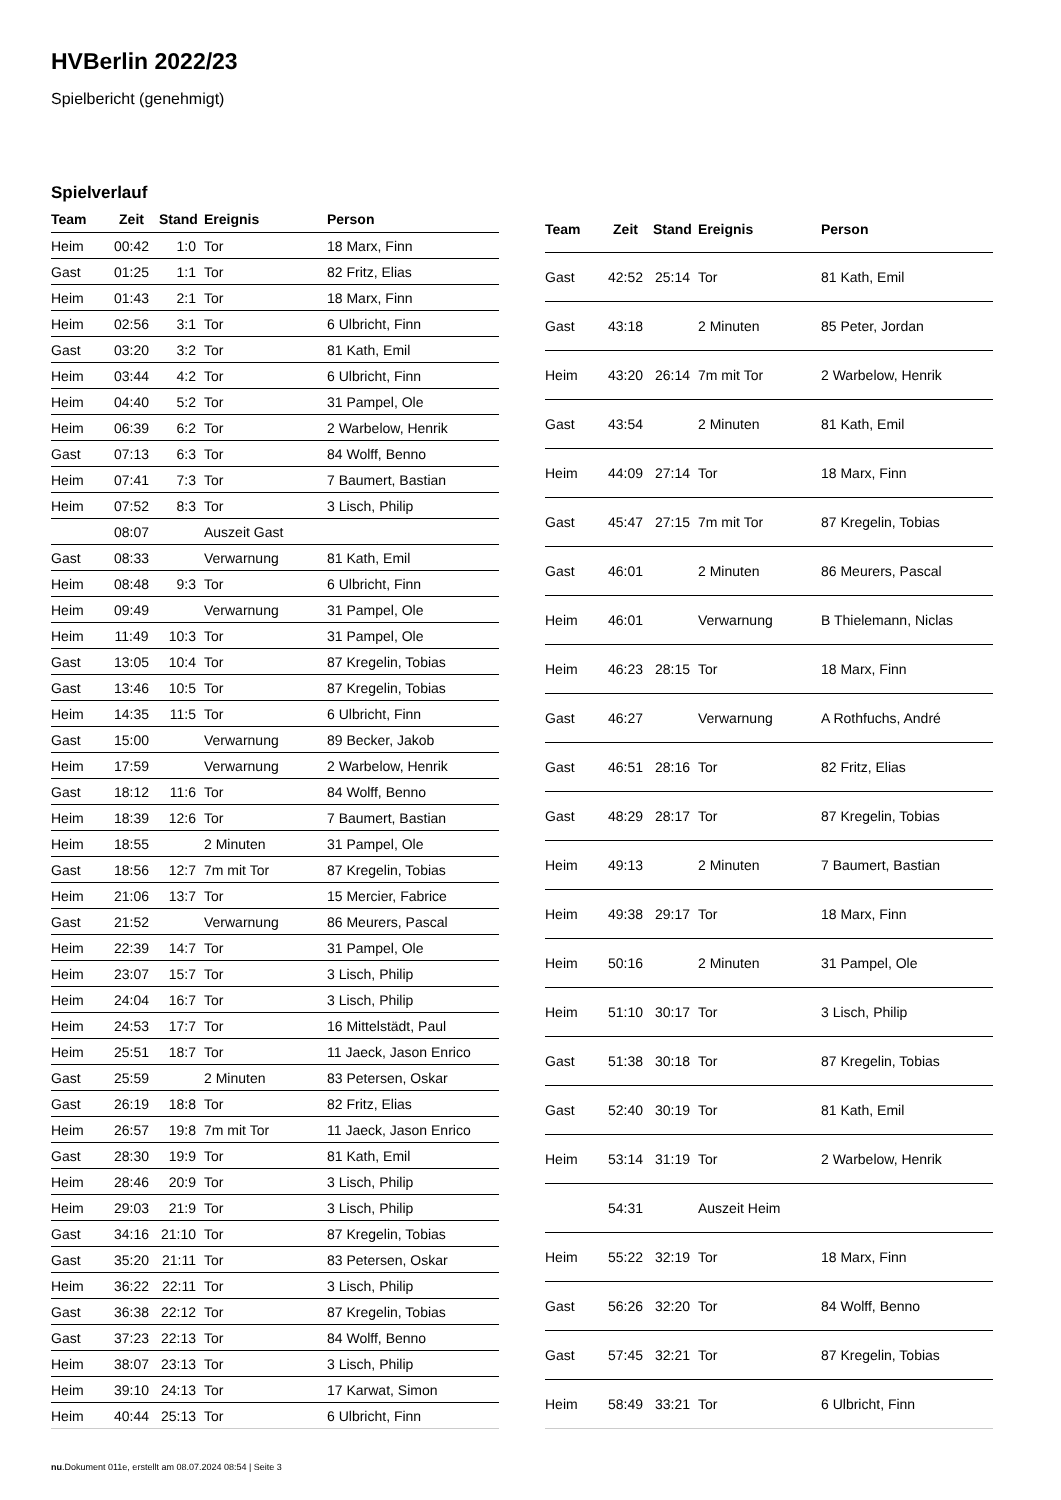HVBerlin 2022/23
Spielbericht (genehmigt)
Spielverlauf
| Team | Zeit | Stand | Ereignis | Person |
| --- | --- | --- | --- | --- |
| Heim | 00:42 | 1:0 | Tor | 18 Marx, Finn |
| Gast | 01:25 | 1:1 | Tor | 82 Fritz, Elias |
| Heim | 01:43 | 2:1 | Tor | 18 Marx, Finn |
| Heim | 02:56 | 3:1 | Tor | 6 Ulbricht, Finn |
| Gast | 03:20 | 3:2 | Tor | 81 Kath, Emil |
| Heim | 03:44 | 4:2 | Tor | 6 Ulbricht, Finn |
| Heim | 04:40 | 5:2 | Tor | 31 Pampel, Ole |
| Heim | 06:39 | 6:2 | Tor | 2 Warbelow, Henrik |
| Gast | 07:13 | 6:3 | Tor | 84 Wolff, Benno |
| Heim | 07:41 | 7:3 | Tor | 7 Baumert, Bastian |
| Heim | 07:52 | 8:3 | Tor | 3 Lisch, Philip |
| | 08:07 | | Auszeit Gast | |
| Gast | 08:33 | | Verwarnung | 81 Kath, Emil |
| Heim | 08:48 | 9:3 | Tor | 6 Ulbricht, Finn |
| Heim | 09:49 | | Verwarnung | 31 Pampel, Ole |
| Heim | 11:49 | 10:3 | Tor | 31 Pampel, Ole |
| Gast | 13:05 | 10:4 | Tor | 87 Kregelin, Tobias |
| Gast | 13:46 | 10:5 | Tor | 87 Kregelin, Tobias |
| Heim | 14:35 | 11:5 | Tor | 6 Ulbricht, Finn |
| Gast | 15:00 | | Verwarnung | 89 Becker, Jakob |
| Heim | 17:59 | | Verwarnung | 2 Warbelow, Henrik |
| Gast | 18:12 | 11:6 | Tor | 84 Wolff, Benno |
| Heim | 18:39 | 12:6 | Tor | 7 Baumert, Bastian |
| Heim | 18:55 | | 2 Minuten | 31 Pampel, Ole |
| Gast | 18:56 | 12:7 | 7m mit Tor | 87 Kregelin, Tobias |
| Heim | 21:06 | 13:7 | Tor | 15 Mercier, Fabrice |
| Gast | 21:52 | | Verwarnung | 86 Meurers, Pascal |
| Heim | 22:39 | 14:7 | Tor | 31 Pampel, Ole |
| Heim | 23:07 | 15:7 | Tor | 3 Lisch, Philip |
| Heim | 24:04 | 16:7 | Tor | 3 Lisch, Philip |
| Heim | 24:53 | 17:7 | Tor | 16 Mittelstädt, Paul |
| Heim | 25:51 | 18:7 | Tor | 11 Jaeck, Jason Enrico |
| Gast | 25:59 | | 2 Minuten | 83 Petersen, Oskar |
| Gast | 26:19 | 18:8 | Tor | 82 Fritz, Elias |
| Heim | 26:57 | 19:8 | 7m mit Tor | 11 Jaeck, Jason Enrico |
| Gast | 28:30 | 19:9 | Tor | 81 Kath, Emil |
| Heim | 28:46 | 20:9 | Tor | 3 Lisch, Philip |
| Heim | 29:03 | 21:9 | Tor | 3 Lisch, Philip |
| Gast | 34:16 | 21:10 | Tor | 87 Kregelin, Tobias |
| Gast | 35:20 | 21:11 | Tor | 83 Petersen, Oskar |
| Heim | 36:22 | 22:11 | Tor | 3 Lisch, Philip |
| Gast | 36:38 | 22:12 | Tor | 87 Kregelin, Tobias |
| Gast | 37:23 | 22:13 | Tor | 84 Wolff, Benno |
| Heim | 38:07 | 23:13 | Tor | 3 Lisch, Philip |
| Heim | 39:10 | 24:13 | Tor | 17 Karwat, Simon |
| Heim | 40:44 | 25:13 | Tor | 6 Ulbricht, Finn |
| Team | Zeit | Stand | Ereignis | Person |
| --- | --- | --- | --- | --- |
| Gast | 42:52 | 25:14 | Tor | 81 Kath, Emil |
| Gast | 43:18 | | 2 Minuten | 85 Peter, Jordan |
| Heim | 43:20 | 26:14 | 7m mit Tor | 2 Warbelow, Henrik |
| Gast | 43:54 | | 2 Minuten | 81 Kath, Emil |
| Heim | 44:09 | 27:14 | Tor | 18 Marx, Finn |
| Gast | 45:47 | 27:15 | 7m mit Tor | 87 Kregelin, Tobias |
| Gast | 46:01 | | 2 Minuten | 86 Meurers, Pascal |
| Heim | 46:01 | | Verwarnung | B Thielemann, Niclas |
| Heim | 46:23 | 28:15 | Tor | 18 Marx, Finn |
| Gast | 46:27 | | Verwarnung | A Rothfuchs, André |
| Gast | 46:51 | 28:16 | Tor | 82 Fritz, Elias |
| Gast | 48:29 | 28:17 | Tor | 87 Kregelin, Tobias |
| Heim | 49:13 | | 2 Minuten | 7 Baumert, Bastian |
| Heim | 49:38 | 29:17 | Tor | 18 Marx, Finn |
| Heim | 50:16 | | 2 Minuten | 31 Pampel, Ole |
| Heim | 51:10 | 30:17 | Tor | 3 Lisch, Philip |
| Gast | 51:38 | 30:18 | Tor | 87 Kregelin, Tobias |
| Gast | 52:40 | 30:19 | Tor | 81 Kath, Emil |
| Heim | 53:14 | 31:19 | Tor | 2 Warbelow, Henrik |
| | 54:31 | | Auszeit Heim | |
| Heim | 55:22 | 32:19 | Tor | 18 Marx, Finn |
| Gast | 56:26 | 32:20 | Tor | 84 Wolff, Benno |
| Gast | 57:45 | 32:21 | Tor | 87 Kregelin, Tobias |
| Heim | 58:49 | 33:21 | Tor | 6 Ulbricht, Finn |
nu.Dokument 011e, erstellt am 08.07.2024 08:54 | Seite 3